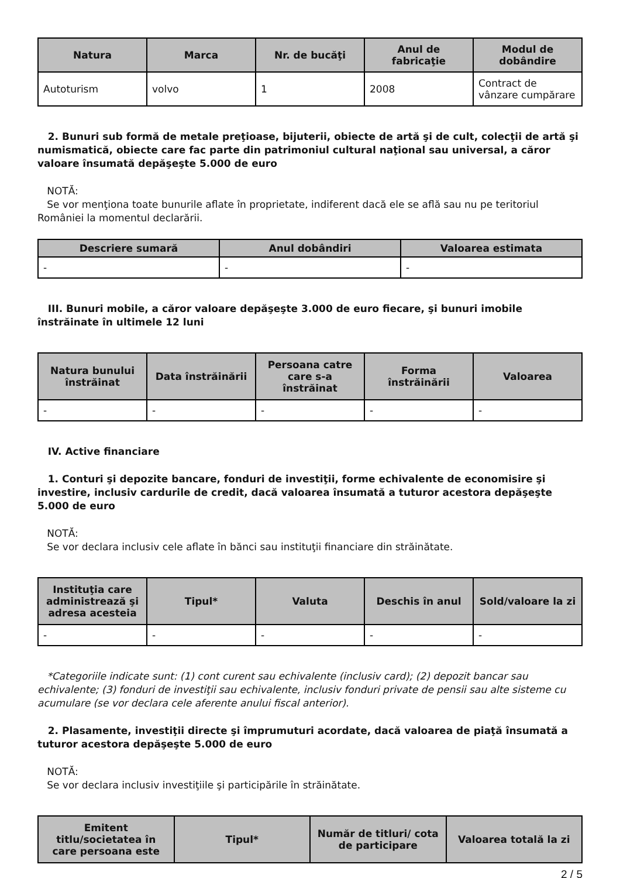| Natura | Marca | Nr. de bucăţi | Anul de fabricaţie | Modul de dobândire |
| --- | --- | --- | --- | --- |
| Autoturism | volvo | 1 | 2008 | Contract de vânzare cumpărare |
2. Bunuri sub formă de metale preţioase, bijuterii, obiecte de artă şi de cult, colecţii de artă şi numismatică, obiecte care fac parte din patrimoniul cultural naţional sau universal, a căror valoare însumată depăşeşte 5.000 de euro
NOTĂ:
Se vor menţiona toate bunurile aflate în proprietate, indiferent dacă ele se află sau nu pe teritoriul României la momentul declarării.
| Descriere sumară | Anul dobândiri | Valoarea estimata |
| --- | --- | --- |
| - | - | - |
III. Bunuri mobile, a căror valoare depăşeşte 3.000 de euro fiecare, şi bunuri imobile înstrăinate în ultimele 12 luni
| Natura bunului înstrăinat | Data înstrăinării | Persoana catre care s-a înstrăinat | Forma înstrăinării | Valoarea |
| --- | --- | --- | --- | --- |
| - | - | - | - | - |
IV. Active financiare
1. Conturi şi depozite bancare, fonduri de investiţii, forme echivalente de economisire şi investire, inclusiv cardurile de credit, dacă valoarea însumată a tuturor acestora depăşeşte 5.000 de euro
NOTĂ:
Se vor declara inclusiv cele aflate în bănci sau instituţii financiare din străinătate.
| Instituţia care administrează şi adresa acesteia | Tipul* | Valuta | Deschis în anul | Sold/valoare la zi |
| --- | --- | --- | --- | --- |
| - | - | - | - | - |
*Categoriile indicate sunt: (1) cont curent sau echivalente (inclusiv card); (2) depozit bancar sau echivalente; (3) fonduri de investiţii sau echivalente, inclusiv fonduri private de pensii sau alte sisteme cu acumulare (se vor declara cele aferente anului fiscal anterior).
2. Plasamente, investiţii directe şi împrumuturi acordate, dacă valoarea de piaţă însumată a tuturor acestora depăşeşte 5.000 de euro
NOTĂ:
Se vor declara inclusiv investiţiile şi participările în străinătate.
| Emitent titlu/societatea în care persoana este | Tipul* | Număr de titluri/ cota de participare | Valoarea totală la zi |
| --- | --- | --- | --- |
2 / 5